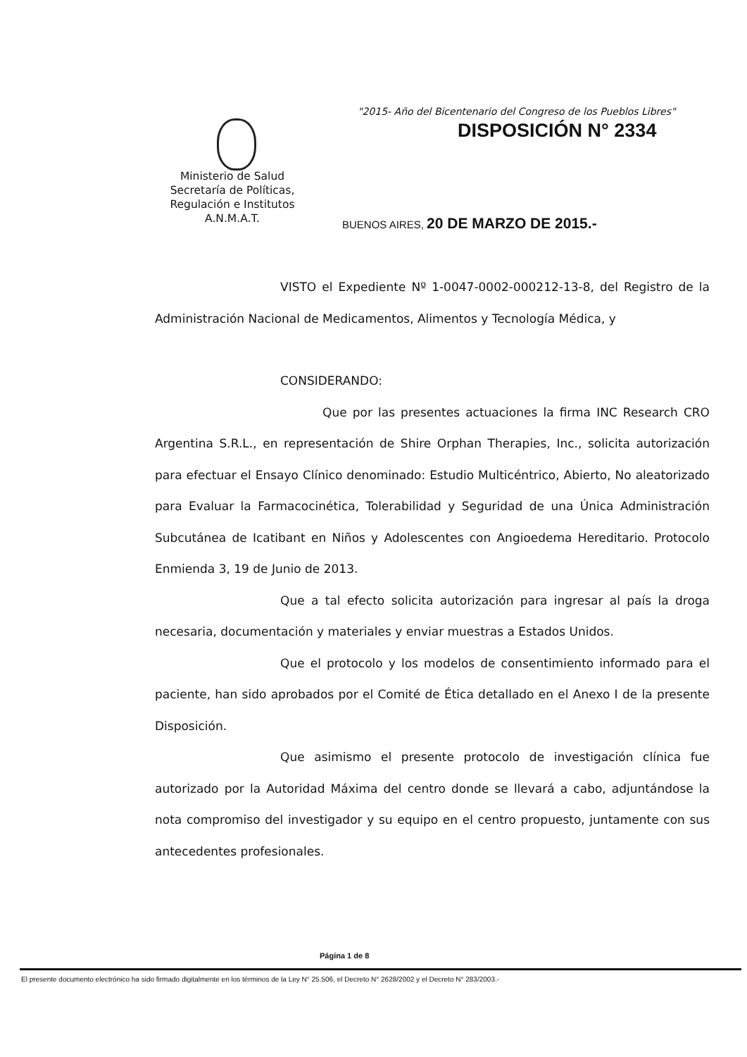"2015- Año del Bicentenario del Congreso de los Pueblos Libres"
DISPOSICIÓN N° 2334
Ministerio de Salud
Secretaría de Políticas,
Regulación e Institutos
A.N.M.A.T.
BUENOS AIRES, 20 DE MARZO DE 2015.-
VISTO el Expediente Nº 1-0047-0002-000212-13-8, del Registro de la Administración Nacional de Medicamentos, Alimentos y Tecnología Médica, y
CONSIDERANDO:
Que por las presentes actuaciones la firma INC Research CRO Argentina S.R.L., en representación de Shire Orphan Therapies, Inc., solicita autorización para efectuar el Ensayo Clínico denominado: Estudio Multicéntrico, Abierto, No aleatorizado para Evaluar la Farmacocinética, Tolerabilidad y Seguridad de una Única Administración Subcutánea de Icatibant en Niños y Adolescentes con Angioedema Hereditario. Protocolo Enmienda 3, 19 de Junio de 2013.
Que a tal efecto solicita autorización para ingresar al país la droga necesaria, documentación y materiales y enviar muestras a Estados Unidos.
Que el protocolo y los modelos de consentimiento informado para el paciente, han sido aprobados por el Comité de Ética detallado en el Anexo I de la presente Disposición.
Que asimismo el presente protocolo de investigación clínica fue autorizado por la Autoridad Máxima del centro donde se llevará a cabo, adjuntándose la nota compromiso del investigador y su equipo en el centro propuesto, juntamente con sus antecedentes profesionales.
Página 1 de 8
El presente documento electrónico ha sido firmado digitalmente en los términos de la Ley N° 25.506, el Decreto N° 2628/2002 y el Decreto N° 283/2003.-